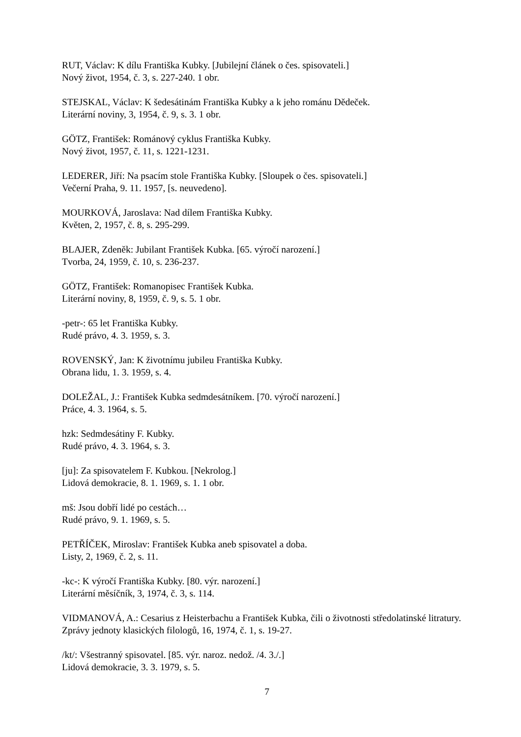RUT, Václav: K dílu Františka Kubky. [Jubilejní článek o čes. spisovateli.]
Nový život, 1954, č. 3, s. 227-240. 1 obr.
STEJSKAL, Václav: K šedesátinám Františka Kubky a k jeho románu Dědeček.
Literární noviny, 3, 1954, č. 9, s. 3. 1 obr.
GÖTZ, František: Románový cyklus Františka Kubky.
Nový život, 1957, č. 11, s. 1221-1231.
LEDERER, Jiří: Na psacím stole Františka Kubky. [Sloupek o čes. spisovateli.]
Večerní Praha, 9. 11. 1957, [s. neuvedeno].
MOURKOVÁ, Jaroslava: Nad dílem Františka Kubky.
Květen, 2, 1957, č. 8, s. 295-299.
BLAJER, Zdeněk: Jubilant František Kubka. [65. výročí narození.]
Tvorba, 24, 1959, č. 10, s. 236-237.
GÖTZ, František: Romanopisec František Kubka.
Literární noviny, 8, 1959, č. 9, s. 5. 1 obr.
-petr-: 65 let Františka Kubky.
Rudé právo, 4. 3. 1959, s. 3.
ROVENSKÝ, Jan: K životnímu jubileu Františka Kubky.
Obrana lidu, 1. 3. 1959, s. 4.
DOLEŽAL, J.: František Kubka sedmdesátníkem. [70. výročí narození.]
Práce, 4. 3. 1964, s. 5.
hzk: Sedmdesátiny F. Kubky.
Rudé právo, 4. 3. 1964, s. 3.
[ju]: Za spisovatelem F. Kubkou. [Nekrolog.]
Lidová demokracie, 8. 1. 1969, s. 1. 1 obr.
mš: Jsou dobří lidé po cestách…
Rudé právo, 9. 1. 1969, s. 5.
PETŘÍČEK, Miroslav: František Kubka aneb spisovatel a doba.
Listy, 2, 1969, č. 2, s. 11.
-kc-: K výročí Františka Kubky. [80. výr. narození.]
Literární měsíčník, 3, 1974, č. 3, s. 114.
VIDMANOVÁ, A.: Cesarius z Heisterbachu a František Kubka, čili o životnosti středolatinské litratury.
Zprávy jednoty klasických filologů, 16, 1974, č. 1, s. 19-27.
/kt/: Všestranný spisovatel. [85. výr. naroz. nedož. /4. 3./.]
Lidová demokracie, 3. 3. 1979, s. 5.
7